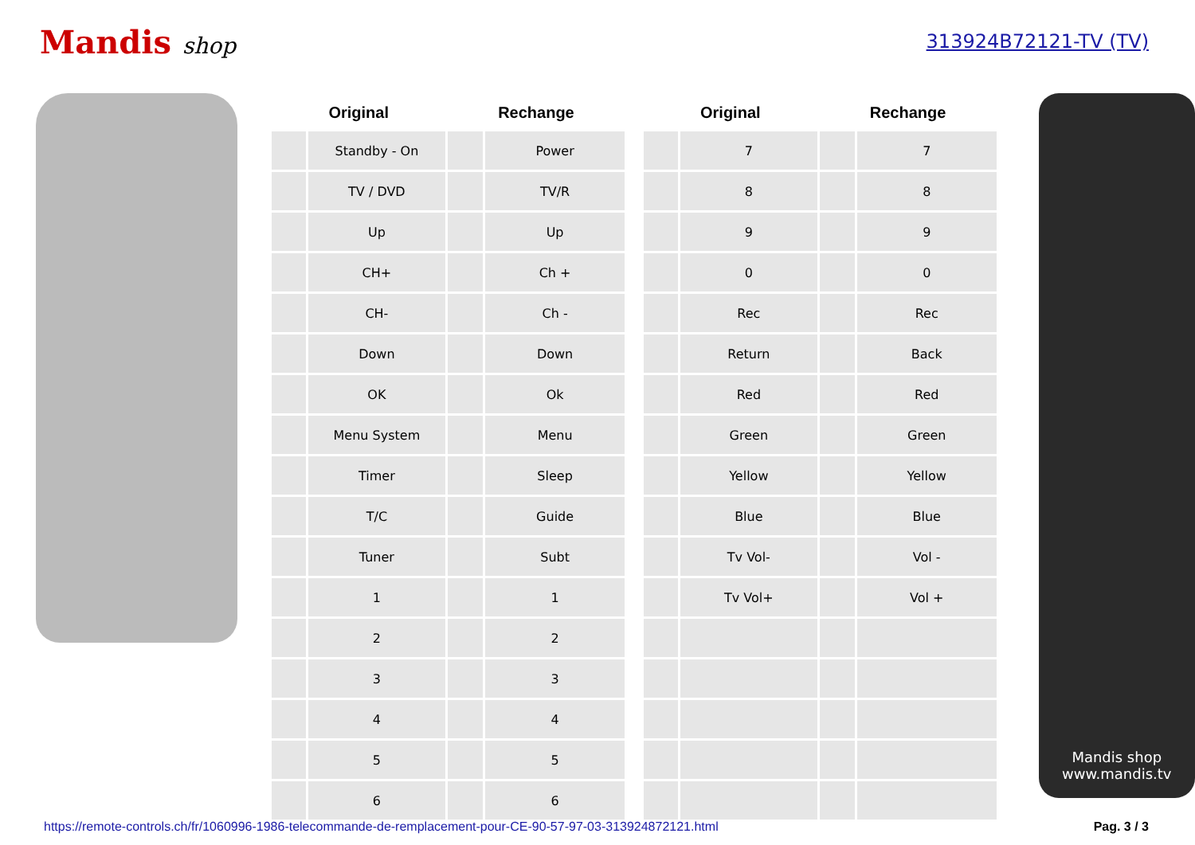Mandis shop
313924B72121-TV (TV)
| Original | | Rechange | | | Original | | Rechange | |
| --- | --- | --- | --- | --- | --- | --- | --- | --- |
| | Standby - On | | Power | | | 7 | | 7 |
| | TV / DVD | | TV/R | | | 8 | | 8 |
| | Up | | Up | | | 9 | | 9 |
| | CH+ | | Ch + | | | 0 | | 0 |
| | CH- | | Ch - | | | Rec | | Rec |
| | Down | | Down | | | Return | | Back |
| | OK | | Ok | | | Red | | Red |
| | Menu System | | Menu | | | Green | | Green |
| | Timer | | Sleep | | | Yellow | | Yellow |
| | T/C | | Guide | | | Blue | | Blue |
| | Tuner | | Subt | | | Tv Vol- | | Vol - |
| | 1 | | 1 | | | Tv Vol+ | | Vol + |
| | 2 | | 2 | | | | | |
| | 3 | | 3 | | | | | |
| | 4 | | 4 | | | | | |
| | 5 | | 5 | | | | | |
| | 6 | | 6 | | | | | |
Mandis shop
www.mandis.tv
https://remote-controls.ch/fr/1060996-1986-telecommande-de-remplacement-pour-CE-90-57-97-03-313924872121.html Pag. 3 / 3